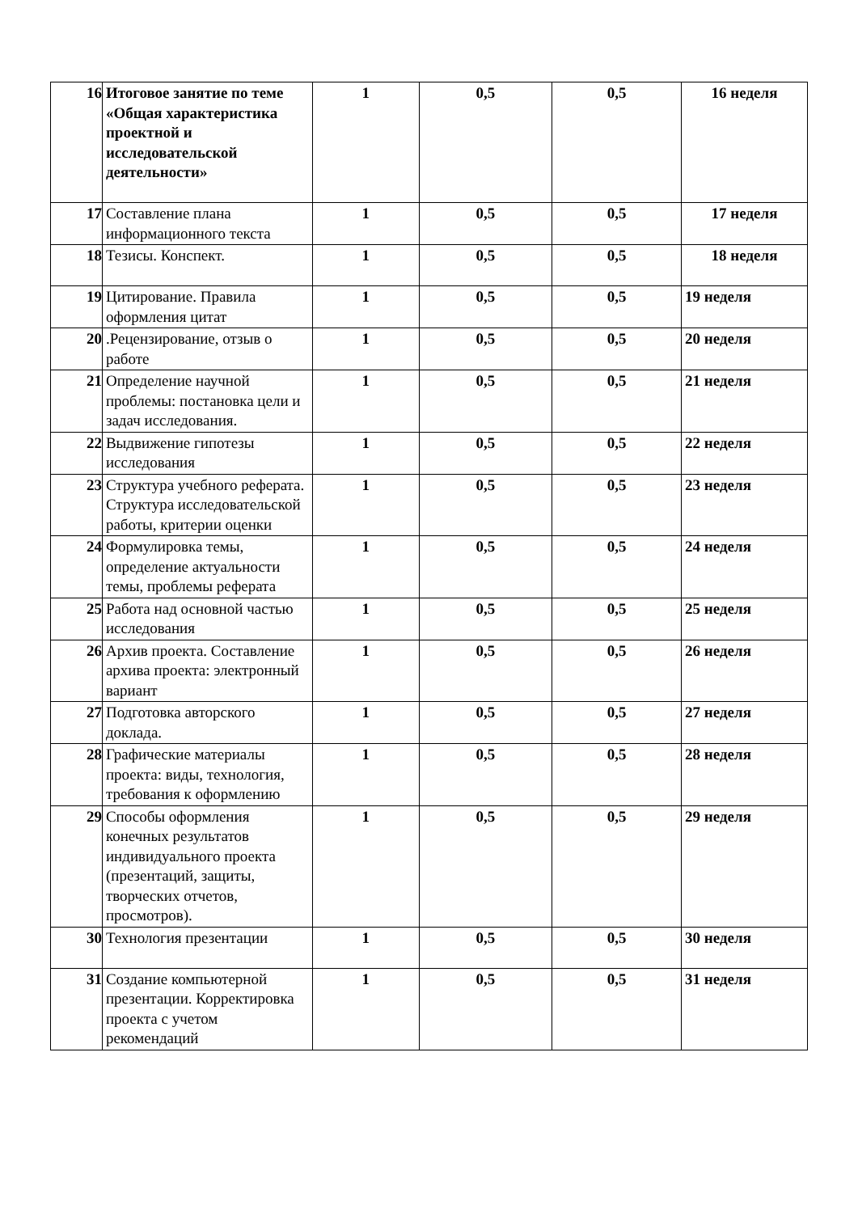| 16 | Итоговое занятие по теме «Общая характеристика проектной и исследовательской деятельности» | 1 | 0,5 | 0,5 | 16 неделя |
| 17 | Составление плана информационного текста | 1 | 0,5 | 0,5 | 17 неделя |
| 18 | Тезисы. Конспект. | 1 | 0,5 | 0,5 | 18 неделя |
| 19 | Цитирование. Правила оформления цитат | 1 | 0,5 | 0,5 | 19 неделя |
| 20 | .Рецензирование, отзыв о работе | 1 | 0,5 | 0,5 | 20 неделя |
| 21 | Определение научной проблемы: постановка цели и задач исследования. | 1 | 0,5 | 0,5 | 21 неделя |
| 22 | Выдвижение гипотезы исследования | 1 | 0,5 | 0,5 | 22 неделя |
| 23 | Структура учебного реферата. Структура исследовательской работы, критерии оценки | 1 | 0,5 | 0,5 | 23 неделя |
| 24 | Формулировка темы, определение актуальности темы, проблемы реферата | 1 | 0,5 | 0,5 | 24 неделя |
| 25 | Работа над основной частью исследования | 1 | 0,5 | 0,5 | 25 неделя |
| 26 | Архив проекта. Составление архива проекта: электронный вариант | 1 | 0,5 | 0,5 | 26 неделя |
| 27 | Подготовка авторского доклада. | 1 | 0,5 | 0,5 | 27 неделя |
| 28 | Графические материалы проекта: виды, технология, требования к оформлению | 1 | 0,5 | 0,5 | 28 неделя |
| 29 | Способы оформления конечных результатов индивидуального проекта (презентаций, защиты, творческих отчетов, просмотров). | 1 | 0,5 | 0,5 | 29 неделя |
| 30 | Технология презентации | 1 | 0,5 | 0,5 | 30 неделя |
| 31 | Создание компьютерной презентации. Корректировка проекта с учетом рекомендаций | 1 | 0,5 | 0,5 | 31 неделя |